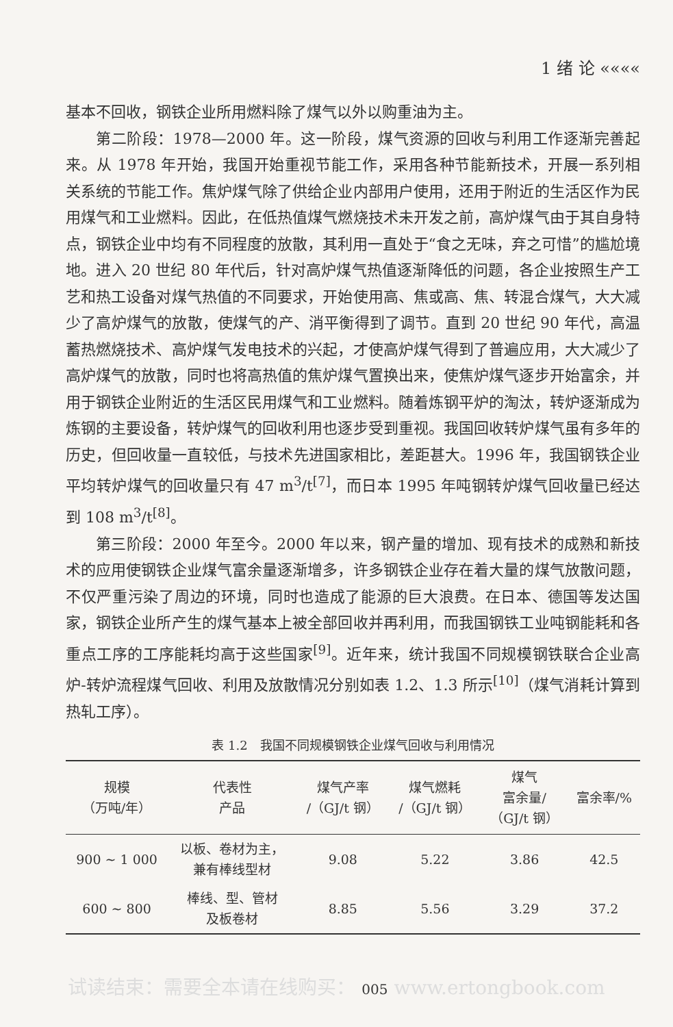1 绪 论 ««««
基本不回收，钢铁企业所用燃料除了煤气以外以购重油为主。
第二阶段：1978—2000 年。这一阶段，煤气资源的回收与利用工作逐渐完善起来。从 1978 年开始，我国开始重视节能工作，采用各种节能新技术，开展一系列相关系统的节能工作。焦炉煤气除了供给企业内部用户使用，还用于附近的生活区作为民用煤气和工业燃料。因此，在低热值煤气燃烧技术未开发之前，高炉煤气由于其自身特点，钢铁企业中均有不同程度的放散，其利用一直处于“食之无味，弃之可惜”的尴尬境地。进入 20 世纪 80 年代后，针对高炉煤气热值逐渐降低的问题，各企业按照生产工艺和热工设备对煤气热值的不同要求，开始使用高、焦或高、焦、转混合煤气，大大减少了高炉煤气的放散，使煤气的产、消平衡得到了调节。直到 20 世纪 90 年代，高温蓄热燃烧技术、高炉煤气发电技术的兴起，才使高炉煤气得到了普遍应用，大大减少了高炉煤气的放散，同时也将高热值的焦炉煤气置换出来，使焦炉煤气逐步开始富余，并用于钢铁企业附近的生活区民用煤气和工业燃料。随着炼钢平炉的淘汰，转炉逐渐成为炼钢的主要设备，转炉煤气的回收利用也逐步受到重视。我国回收转炉煤气虽有多年的历史，但回收量一直较低，与技术先进国家相比，差距甚大。1996 年，我国钢铁企业平均转炉煤气的回收量只有 47 m<sup>3</sup>/t<sup>[7]</sup>，而日本 1995 年吨钢转炉煤气回收量已经达到 108 m<sup>3</sup>/t<sup>[8]</sup>。
第三阶段：2000 年至今。2000 年以来，钢产量的增加、现有技术的成熟和新技术的应用使钢铁企业煤气富余量逐渐增多，许多钢铁企业存在着大量的煤气放散问题，不仅严重污染了周边的环境，同时也造成了能源的巨大浪费。在日本、德国等发达国家，钢铁企业所产生的煤气基本上被全部回收并再利用，而我国钢铁工业吨钢能耗和各重点工序的工序能耗均高于这些国家<sup>[9]</sup>。近年来，统计我国不同规模钢铁联合企业高炉-转炉流程煤气回收、利用及放散情况分别如表 1.2、1.3 所示<sup>[10]</sup>（煤气消耗计算到热轧工序）。
表 1.2　我国不同规模钢铁企业煤气回收与利用情况
| 规模 （万吨/年） | 代表性 产品 | 煤气产率 /（GJ/t 钢） | 煤气燃耗 /（GJ/t 钢） | 煤气 富余量/ （GJ/t 钢） | 富余率/% |
| --- | --- | --- | --- | --- | --- |
| 900 ~ 1 000 | 以板、卷材为主， 兼有棒线型材 | 9.08 | 5.22 | 3.86 | 42.5 |
| 600 ~ 800 | 棒线、型、管材 及板卷材 | 8.85 | 5.56 | 3.29 | 37.2 |
试读结束：需要全本请在线购买： 005 www.ertongbook.com